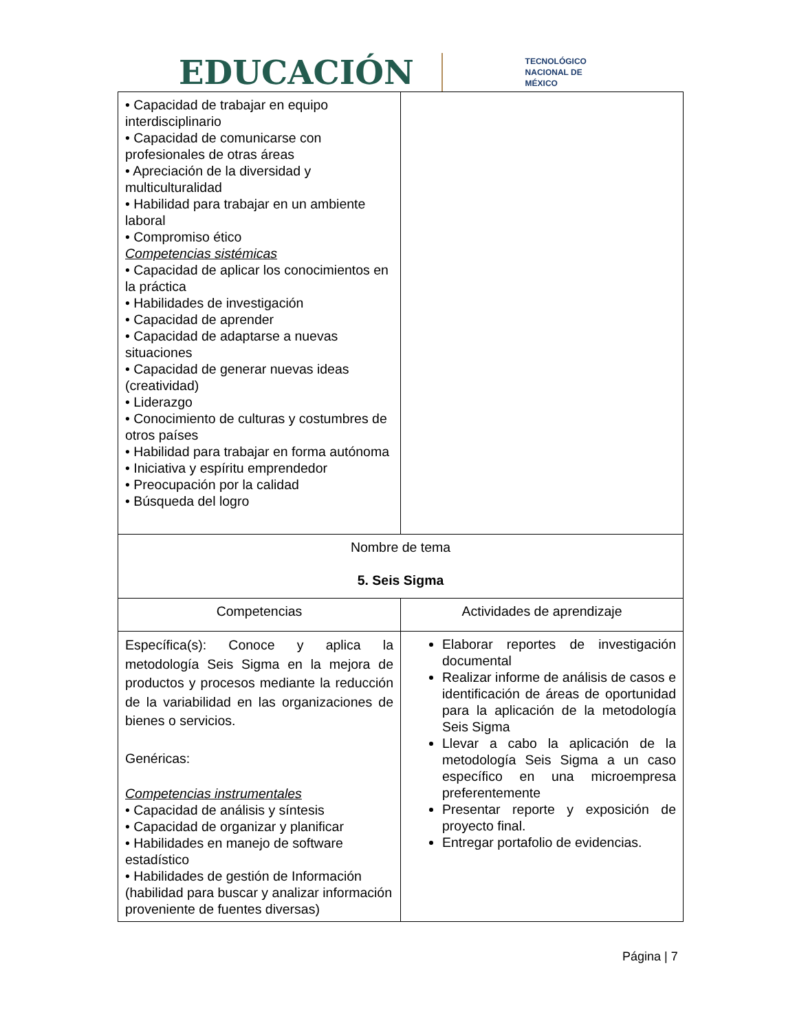EDUCACIÓN TECNOLÓGICO
NACIONAL DE MÉXICO
| • Capacidad de trabajar en equipo interdisciplinario • Capacidad de comunicarse con profesionales de otras áreas • Apreciación de la diversidad y multiculturalidad • Habilidad para trabajar en un ambiente laboral • Compromiso ético Competencias sistémicas • Capacidad de aplicar los conocimientos en la práctica • Habilidades de investigación • Capacidad de aprender • Capacidad de adaptarse a nuevas situaciones • Capacidad de generar nuevas ideas (creatividad) • Liderazgo • Conocimiento de culturas y costumbres de otros países • Habilidad para trabajar en forma autónoma • Iniciativa y espíritu emprendedor • Preocupación por la calidad • Búsqueda del logro | |
| Nombre de tema 5. Seis Sigma | |
| Competencias | Actividades de aprendizaje |
| Específica(s): Conoce y aplica la metodología Seis Sigma en la mejora de productos y procesos mediante la reducción de la variabilidad en las organizaciones de bienes o servicios. Genéricas: Competencias instrumentales • Capacidad de análisis y síntesis • Capacidad de organizar y planificar • Habilidades en manejo de software estadístico • Habilidades de gestión de Información (habilidad para buscar y analizar información proveniente de fuentes diversas) | Elaborar reportes de investigación documental Realizar informe de análisis de casos e identificación de áreas de oportunidad para la aplicación de la metodología Seis Sigma Llevar a cabo la aplicación de la metodología Seis Sigma a un caso específico en una microempresa preferentemente Presentar reporte y exposición de proyecto final. Entregar portafolio de evidencias. |
Página | 7